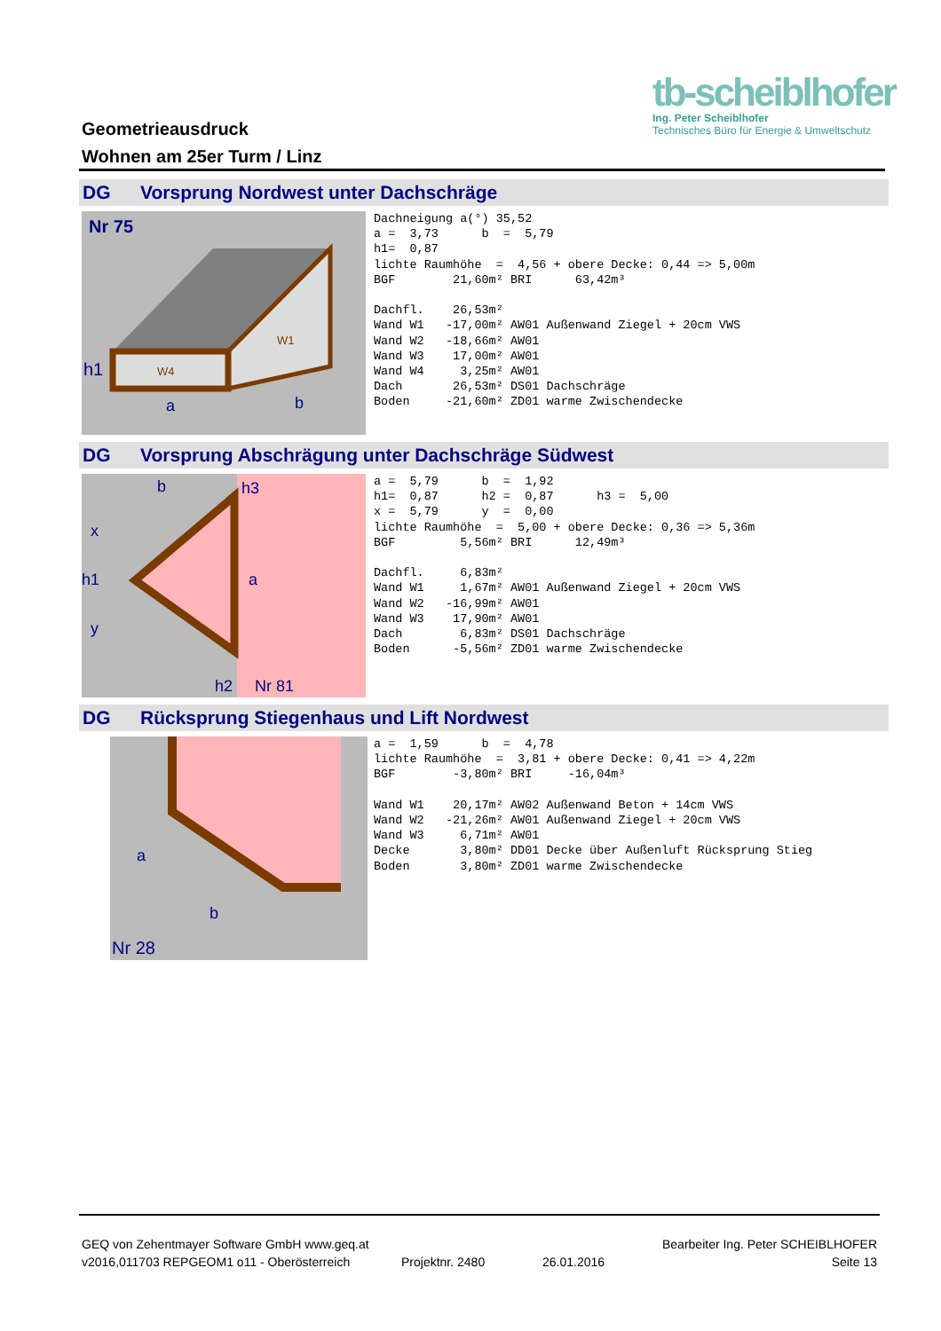Geometrieausdruck
Wohnen am 25er Turm / Linz
tb-scheiblhofer
Ing. Peter Scheiblhofer
Technisches Büro für Energie & Umweltschutz
DG Vorsprung Nordwest unter Dachschräge
Nr 75
W4
W1
h1
a
b
Dachneigung a(°) 35,52
a =  3,73      b  =  5,79
h1=  0,87
lichte Raumhöhe  =  4,56 + obere Decke: 0,44 => 5,00m
BGF        21,60m² BRI      63,42m³

Dachfl.    26,53m²
Wand W1   -17,00m² AW01 Außenwand Ziegel + 20cm VWS
Wand W2   -18,66m² AW01
Wand W3    17,00m² AW01
Wand W4     3,25m² AW01
Dach       26,53m² DS01 Dachschräge
Boden     -21,60m² ZD01 warme Zwischendecke
DG Vorsprung Abschrägung unter Dachschräge Südwest
b
h3
x
h1
y
h2
Nr 81
a
a =  5,79      b  =  1,92
h1=  0,87      h2 =  0,87      h3 =  5,00
x =  5,79      y  =  0,00
lichte Raumhöhe  =  5,00 + obere Decke: 0,36 => 5,36m
BGF         5,56m² BRI      12,49m³

Dachfl.     6,83m²
Wand W1     1,67m² AW01 Außenwand Ziegel + 20cm VWS
Wand W2   -16,99m² AW01
Wand W3    17,90m² AW01
Dach        6,83m² DS01 Dachschräge
Boden      -5,56m² ZD01 warme Zwischendecke
DG Rücksprung Stiegenhaus und Lift Nordwest
a
b
Nr 28
a =  1,59      b  =  4,78
lichte Raumhöhe  =  3,81 + obere Decke: 0,41 => 4,22m
BGF        -3,80m² BRI     -16,04m³

Wand W1    20,17m² AW02 Außenwand Beton + 14cm VWS
Wand W2   -21,26m² AW01 Außenwand Ziegel + 20cm VWS
Wand W3     6,71m² AW01
Decke       3,80m² DD01 Decke über Außenluft Rücksprung Stieg
Boden       3,80m² ZD01 warme Zwischendecke
GEQ von Zehentmayer Software GmbH www.geq.at
v2016,011703 REPGEOM1 o11 - Oberösterreich
Projektnr. 2480 26.01.2016
Bearbeiter Ing. Peter SCHEIBLHOFER
Seite 13